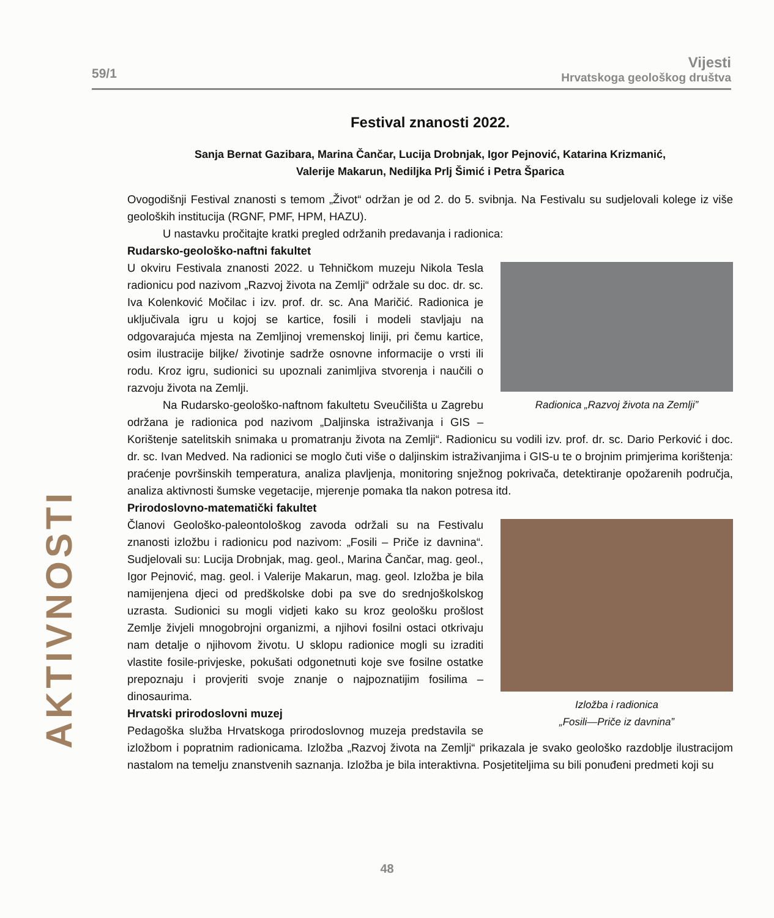59/1
Vijesti
Hrvatskoga geološkog društva
AKTIVNOSTI
Festival znanosti 2022.
Sanja Bernat Gazibara, Marina Čančar, Lucija Drobnjak, Igor Pejnović, Katarina Krizmanić,
Valerije Makarun, Nediljka Prlj Šimić i Petra Šparica
Ovogodišnji Festival znanosti s temom „Život“ održan je od 2. do 5. svibnja. Na Festivalu su sudjelovali kolege iz više geoloških institucija (RGNF, PMF, HPM, HAZU).
U nastavku pročitajte kratki pregled održanih predavanja i radionica:
Rudarsko-geološko-naftni fakultet
Radionica „Razvoj života na Zemlji”
U okviru Festivala znanosti 2022. u Tehničkom muzeju Nikola Tesla radionicu pod nazivom „Razvoj života na Zemlji“ održale su doc. dr. sc. Iva Kolenković Močilac i izv. prof. dr. sc. Ana Maričić. Radionica je uključivala igru u kojoj se kartice, fosili i modeli stavljaju na odgovarajuća mjesta na Zemljinoj vremenskoj liniji, pri čemu kartice, osim ilustracije biljke/ životinje sadrže osnovne informacije o vrsti ili rodu. Kroz igru, sudionici su upoznali zanimljiva stvorenja i naučili o razvoju života na Zemlji.
Na Rudarsko-geološko-naftnom fakultetu Sveučilišta u Zagrebu održana je radionica pod nazivom „Daljinska istraživanja i GIS – Korištenje satelitskih snimaka u promatranju života na Zemlji“. Radionicu su vodili izv. prof. dr. sc. Dario Perković i doc. dr. sc. Ivan Medved. Na radionici se moglo čuti više o daljinskim istraživanjima i GIS-u te o brojnim primjerima korištenja: praćenje površinskih temperatura, analiza plavljenja, monitoring snježnog pokrivača, detektiranje opožarenih područja, analiza aktivnosti šumske vegetacije, mjerenje pomaka tla nakon potresa itd.
Prirodoslovno-matematički fakultet
Izložba i radionica
„Fosili—Priče iz davnina”
Članovi Geološko-paleontološkog zavoda održali su na Festivalu znanosti izložbu i radionicu pod nazivom: „Fosili – Priče iz davnina“. Sudjelovali su: Lucija Drobnjak, mag. geol., Marina Čančar, mag. geol., Igor Pejnović, mag. geol. i Valerije Makarun, mag. geol. Izložba je bila namijenjena djeci od predškolske dobi pa sve do srednjoškolskog uzrasta. Sudionici su mogli vidjeti kako su kroz geološku prošlost Zemlje živjeli mnogobrojni organizmi, a njihovi fosilni ostaci otkrivaju nam detalje o njihovom životu. U sklopu radionice mogli su izraditi vlastite fosile-privjeske, pokušati odgonetnuti koje sve fosilne ostatke prepoznaju i provjeriti svoje znanje o najpoznatijim fosilima – dinosaurima.
Hrvatski prirodoslovni muzej
Pedagoška služba Hrvatskoga prirodoslovnog muzeja predstavila se izložbom i popratnim radionicama. Izložba „Razvoj života na Zemlji“ prikazala je svako geološko razdoblje ilustracijom nastalom na temelju znanstvenih saznanja. Izložba je bila interaktivna. Posjetiteljima su bili ponuđeni predmeti koji su
48